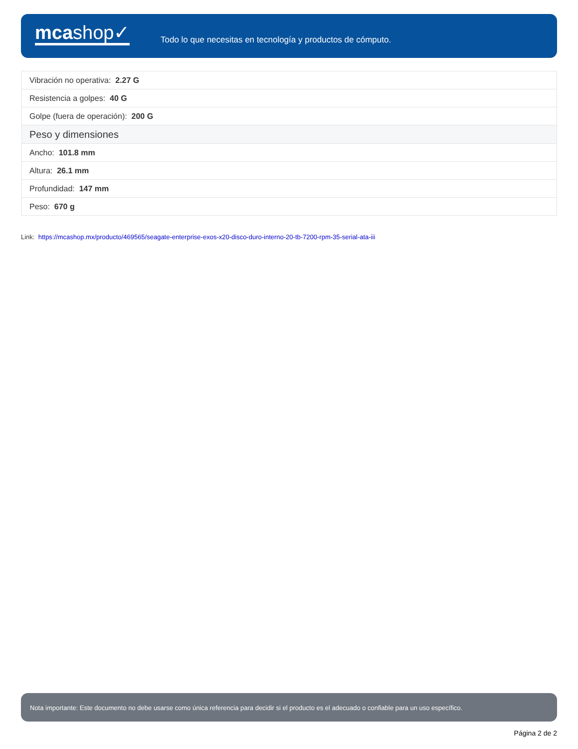mcashop✓
Todo lo que necesitas en tecnología y productos de cómputo.
| Vibración no operativa: 2.27 G |
| Resistencia a golpes: 40 G |
| Golpe (fuera de operación): 200 G |
| Peso y dimensiones |
| Ancho: 101.8 mm |
| Altura: 26.1 mm |
| Profundidad: 147 mm |
| Peso: 670 g |
Link: https://mcashop.mx/producto/469565/seagate-enterprise-exos-x20-disco-duro-interno-20-tb-7200-rpm-35-serial-ata-iii
Nota importante: Este documento no debe usarse como única referencia para decidir si el producto es el adecuado o confiable para un uso específico.
Página 2 de 2